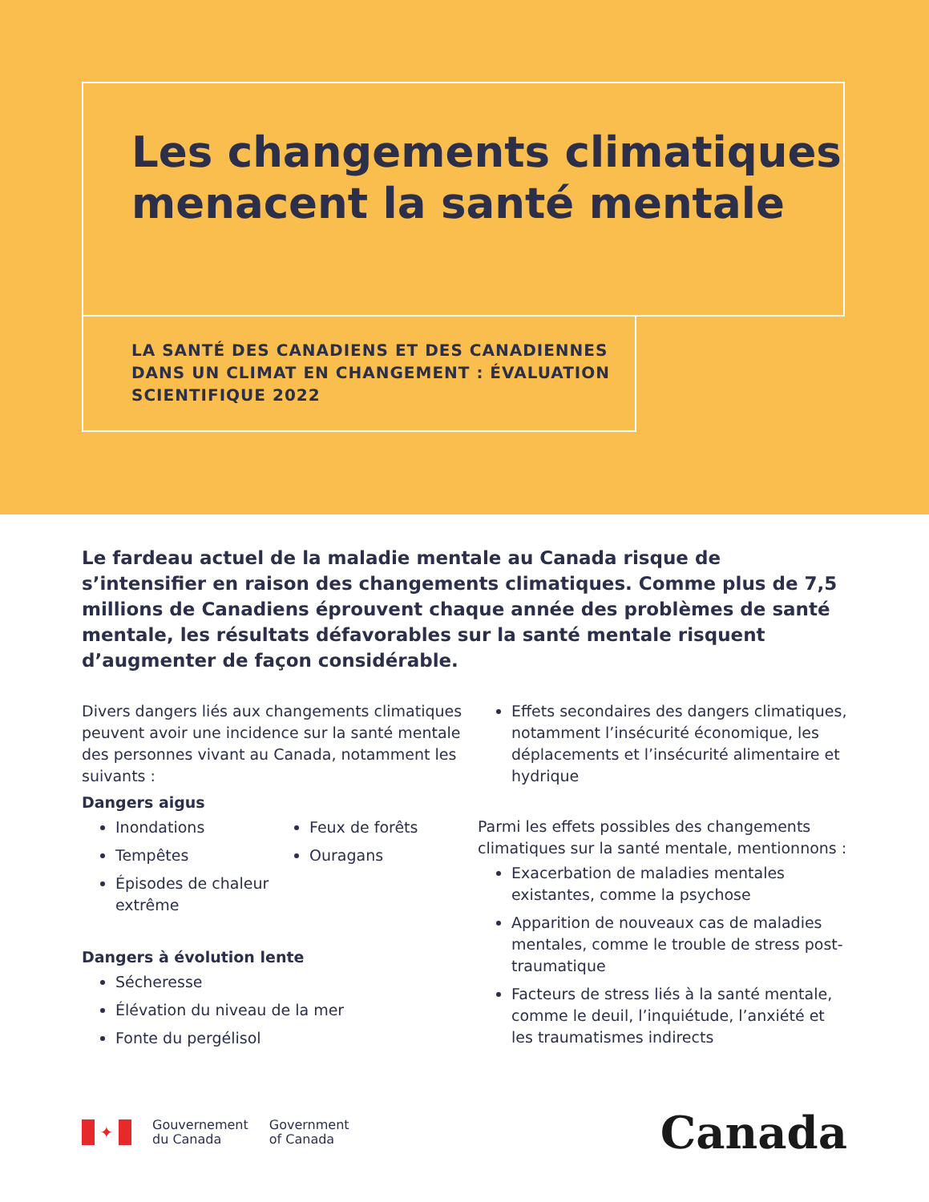Les changements climatiques menacent la santé mentale
LA SANTÉ DES CANADIENS ET DES CANADIENNES DANS UN CLIMAT EN CHANGEMENT : ÉVALUATION SCIENTIFIQUE 2022
Le fardeau actuel de la maladie mentale au Canada risque de s’intensifier en raison des changements climatiques. Comme plus de 7,5 millions de Canadiens éprouvent chaque année des problèmes de santé mentale, les résultats défavorables sur la santé mentale risquent d’augmenter de façon considérable.
Divers dangers liés aux changements climatiques peuvent avoir une incidence sur la santé mentale des personnes vivant au Canada, notamment les suivants :
Dangers aigus
Inondations
Tempêtes
Épisodes de chaleur extrême
Feux de forêts
Ouragans
Dangers à évolution lente
Sécheresse
Élévation du niveau de la mer
Fonte du pergélisol
Effets secondaires des dangers climatiques, notamment l’insécurité économique, les déplacements et l’insécurité alimentaire et hydrique
Parmi les effets possibles des changements climatiques sur la santé mentale, mentionnons :
Exacerbation de maladies mentales existantes, comme la psychose
Apparition de nouveaux cas de maladies mentales, comme le trouble de stress post-traumatique
Facteurs de stress liés à la santé mentale, comme le deuil, l’inquiétude, l’anxiété et les traumatismes indirects
✦
Gouvernement
du Canada
Government
of Canada
Canada